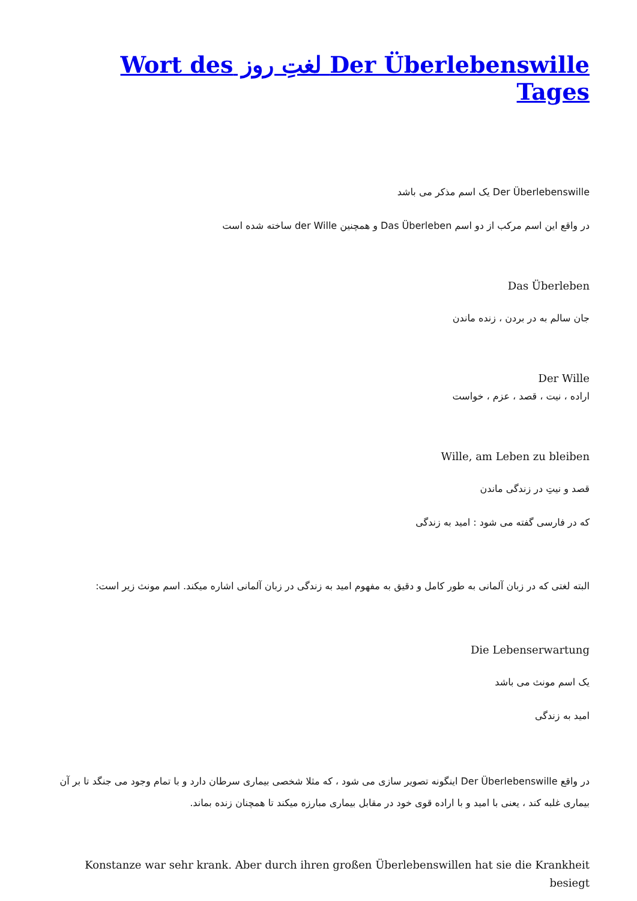Der Überlebenswille لغتِ روز Wort des Tages
Der Überlebenswille یک اسم مذکر می باشد
در واقع این اسم مرکب از دو اسم Das Überleben و همچنین der Wille ساخته شده است
Das Überleben
جان سالم به در بردن ، زنده ماندن
Der Wille
اراده ، نیت ، قصد ، عزم ، خواست
Wille, am Leben zu bleiben
قصد و نیتِ در زندگی ماندن
که در فارسی گفته می شود : امید به زندگی
البته لغتی که در زبان آلمانی به طور کامل و دقیق به مفهوم امید به زندگی در زبان آلمانی اشاره میکند. اسم مونث زیر است:
Die Lebenserwartung
یک اسم مونث می باشد
امید به زندگی
در واقع Der Überlebenswille اینگونه تصویر سازی می شود ، که مثلا شخصی بیماری سرطان دارد و با تمام وجود می جنگد تا بر آن بیماری غلبه کند ، یعنی با امید و با اراده قوی خود در مقابل بیماری مبارزه میکند تا همچنان زنده بماند.
Konstanze war sehr krank. Aber durch ihren großen Überlebenswillen hat sie die Krankheit besiegt